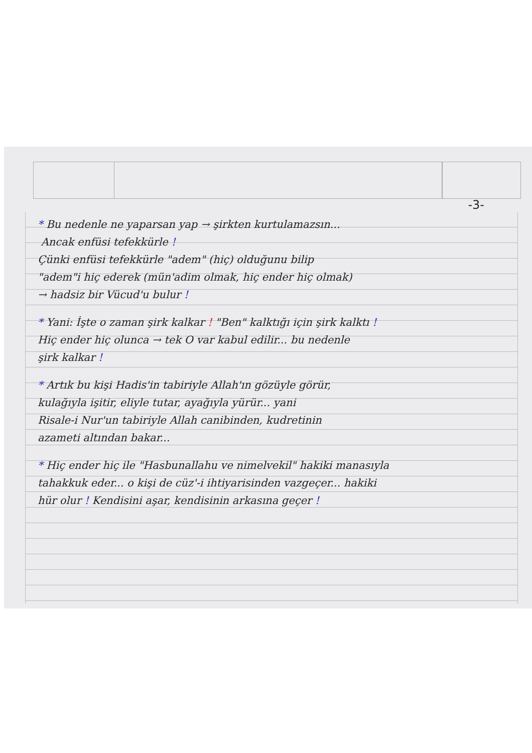-3-
* Bu nedenle ne yaparsan yap → şirkten kurtulamazsın...
Ancak enfüsi tefekkürle !
Çünki enfüsi tefekkürle "adem" (hiç) olduğunu bilip
"adem"i hiç ederek (mün'adim olmak, hiç ender hiç olmak)
→ hadsiz bir Vücud'u bulur !
* Yani: İşte o zaman şirk kalkar ! "Ben" kalktığı için şirk kalktı !
Hiç ender hiç olunca → tek O var kabul edilir... bu nedenle
şirk kalkar !
* Artık bu kişi Hadis'in tabiriyle Allah'ın gözüyle görür,
kulağıyla işitir, eliyle tutar, ayağıyla yürür... yani
Risale-i Nur'un tabiriyle Allah canibinden, kudretinin
azameti altından bakar...
* Hiç ender hiç ile "Hasbunallahu ve nimelvekil" hakiki manasıyla
tahakkuk eder... o kişi de cüz'-i ihtiyarisinden vazgeçer... hakiki
hür olur ! Kendisini aşar, kendisinin arkasına geçer !